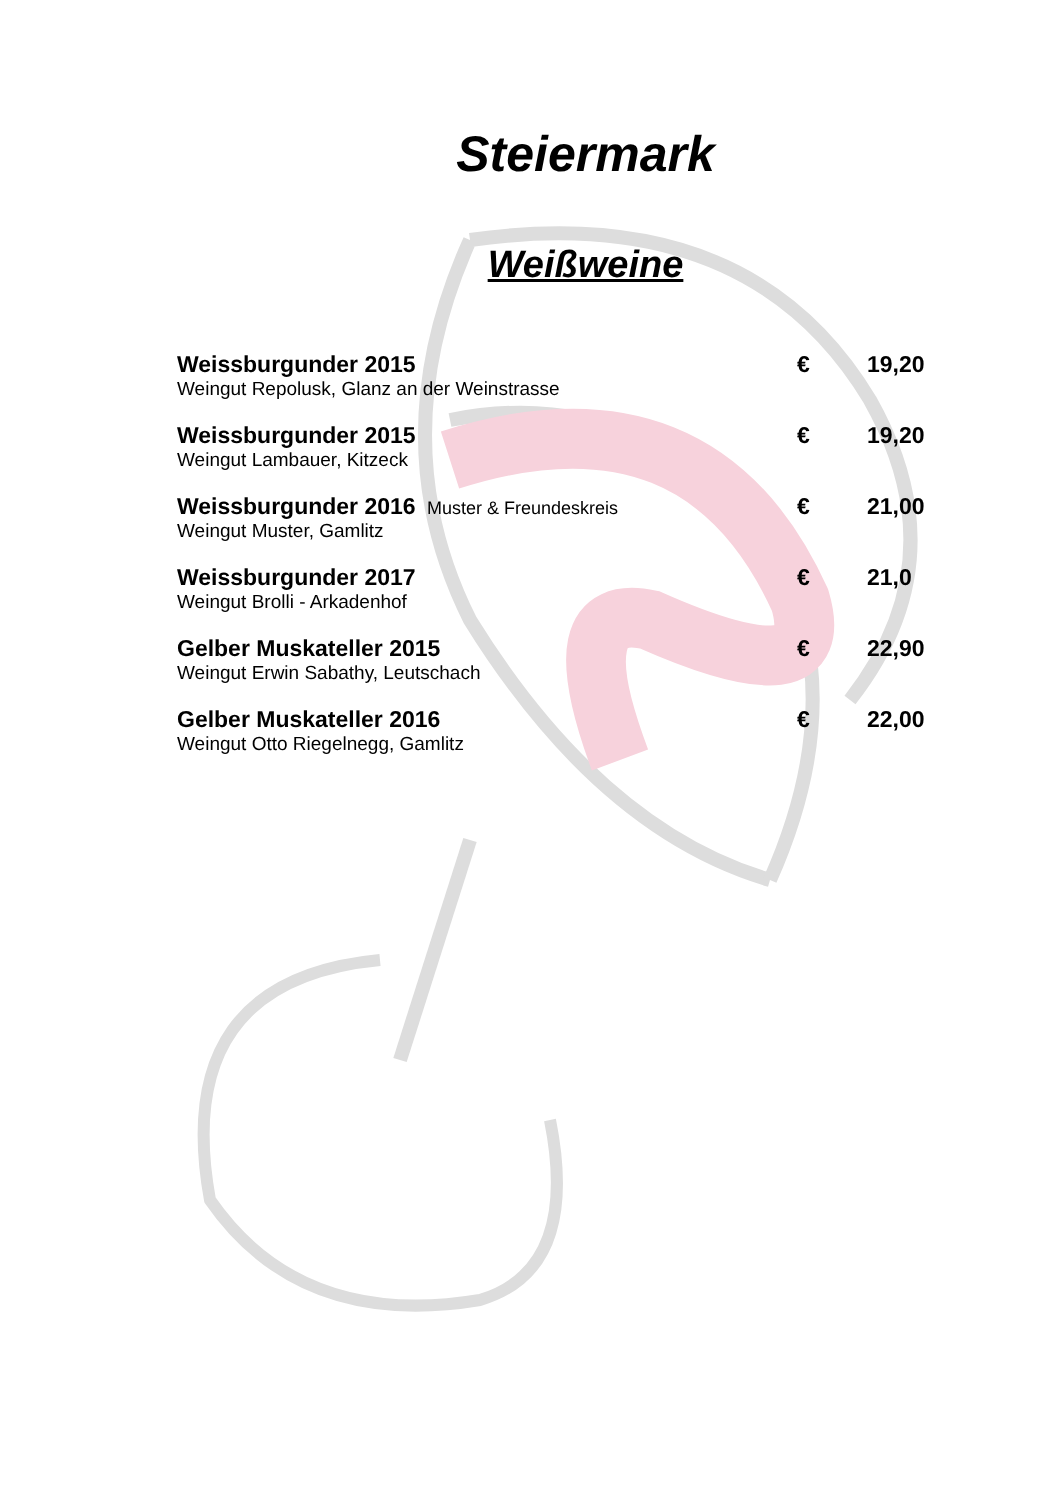Steiermark
Weißweine
| Weissburgunder 2015 | € | 19,20 |
| Weingut Repolusk, Glanz an der Weinstrasse | | |
| Weissburgunder 2015 | € | 19,20 |
| Weingut Lambauer, Kitzeck | | |
| Weissburgunder 2016 Muster & Freundeskreis | € | 21,00 |
| Weingut Muster, Gamlitz | | |
| Weissburgunder 2017 | € | 21,0 |
| Weingut Brolli - Arkadenhof | | |
| Gelber Muskateller 2015 | € | 22,90 |
| Weingut Erwin Sabathy, Leutschach | | |
| Gelber Muskateller 2016 | € | 22,00 |
| Weingut Otto Riegelnegg, Gamlitz | | |